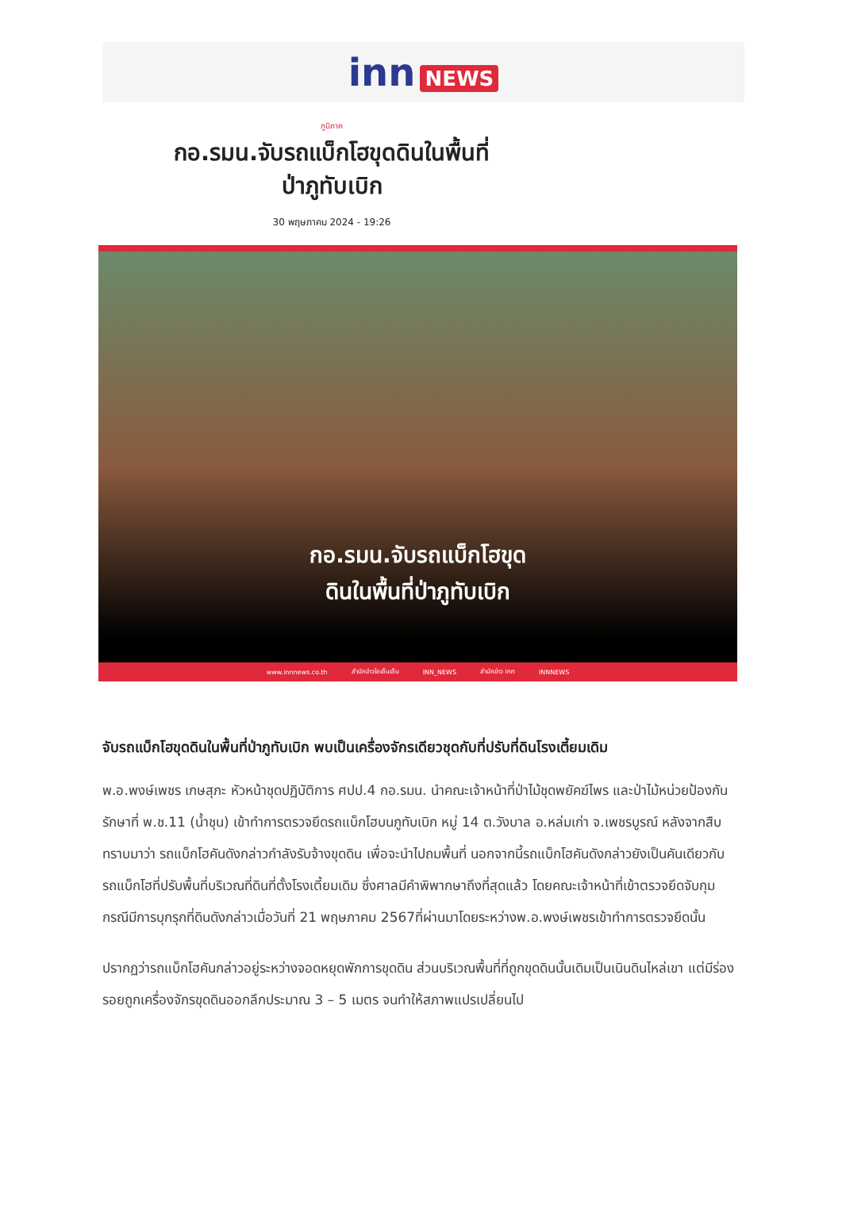inn NEWS
ภูมิภาค
กอ.รมน.จับรถแบ็กโฮขุดดินในพื้นที่
ป่าภูทับเบิก
30 พฤษภาคม 2024 - 19:26
กอ.รมน.จับรถแบ็กโฮขุด
ดินในพื้นที่ป่าภูทับเบิก
www.innnews.co.th สำนักข่าวไอเอ็นเอ็น INN_NEWS สำนักข่าว inn INNNEWS
จับรถแบ็กโฮขุดดินในพื้นที่ป่าภูทับเบิก พบเป็นเครื่องจักรเดียวชุดกับที่ปรับที่ดินโรงเตี้ยมเดิม
พ.อ.พงษ์เพชร เกษสุภะ หัวหน้าชุดปฏิบัติการ ศปป.4 กอ.รมน. นำคณะเจ้าหน้าที่ป่าไม้ชุดพยัคฆ์ไพร และป่าไม้หน่วยป้องกันรักษาที่ พ.ช.11 (น้ำชุน) เข้าทำการตรวจยึดรถแบ็กโฮบนภูทับเบิก หมู่ 14 ต.วังบาล อ.หล่มเก่า จ.เพชรบูรณ์ หลังจากสืบทราบมาว่า รถแบ็กโฮคันดังกล่าวกำลังรับจ้างขุดดิน เพื่อจะนำไปถมพื้นที่ นอกจากนี้รถแบ็กโฮคันดังกล่าวยังเป็นคันเดียวกับรถแบ็กโฮที่ปรับพื้นที่บริเวณที่ดินที่ตั้งโรงเตี้ยมเดิม ซึ่งศาลมีคำพิพากษาถึงที่สุดแล้ว โดยคณะเจ้าหน้าที่เข้าตรวจยึดจับกุมกรณีมีการบุกรุกที่ดินดังกล่าวเมื่อวันที่ 21 พฤษภาคม 2567ที่ผ่านมาโดยระหว่างพ.อ.พงษ์เพชรเข้าทำการตรวจยึดนั้น
ปรากฏว่ารถแบ็กโฮคันกล่าวอยู่ระหว่างจอดหยุดพักการขุดดิน ส่วนบริเวณพื้นที่ที่ถูกขุดดินนั้นเดิมเป็นเนินดินไหล่เขา แต่มีร่องรอยถูกเครื่องจักรขุดดินออกลึกประมาณ 3 – 5 เมตร จนทำให้สภาพแปรเปลี่ยนไป